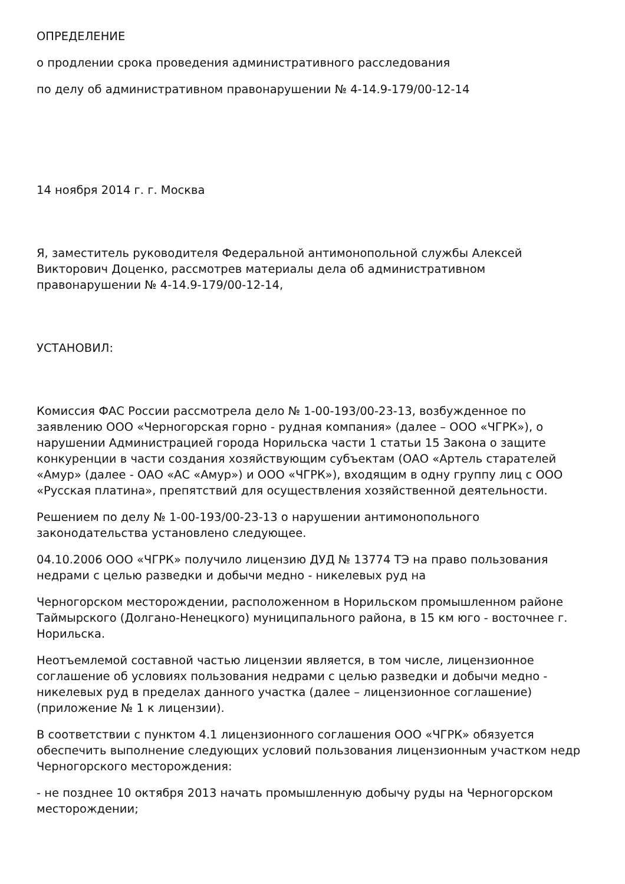ОПРЕДЕЛЕНИЕ
о продлении срока проведения административного расследования
по делу об административном правонарушении № 4-14.9-179/00-12-14
14 ноября 2014 г. г. Москва
Я, заместитель руководителя Федеральной антимонопольной службы Алексей Викторович Доценко, рассмотрев материалы дела об административном правонарушении № 4-14.9-179/00-12-14,
УСТАНОВИЛ:
Комиссия ФАС России рассмотрела дело № 1-00-193/00-23-13, возбужденное по заявлению ООО «Черногорская горно - рудная компания» (далее – ООО «ЧГРК»), о нарушении Администрацией города Норильска части 1 статьи 15 Закона о защите конкуренции в части создания хозяйствующим субъектам (ОАО «Артель старателей «Амур» (далее - ОАО «АС «Амур») и ООО «ЧГРК»), входящим в одну группу лиц с ООО «Русская платина», препятствий для осуществления хозяйственной деятельности.
Решением по делу № 1-00-193/00-23-13 о нарушении антимонопольного законодательства установлено следующее.
04.10.2006 ООО «ЧГРК» получило лицензию ДУД № 13774 ТЭ на право пользования недрами с целью разведки и добычи медно - никелевых руд на
Черногорском месторождении, расположенном в Норильском промышленном районе Таймырского (Долгано-Ненецкого) муниципального района, в 15 км юго - восточнее г. Норильска.
Неотъемлемой составной частью лицензии является, в том числе, лицензионное соглашение об условиях пользования недрами с целью разведки и добычи медно - никелевых руд в пределах данного участка (далее – лицензионное соглашение) (приложение № 1 к лицензии).
В соответствии с пунктом 4.1 лицензионного соглашения ООО «ЧГРК» обязуется обеспечить выполнение следующих условий пользования лицензионным участком недр Черногорского месторождения:
- не позднее 10 октября 2013 начать промышленную добычу руды на Черногорском месторождении;